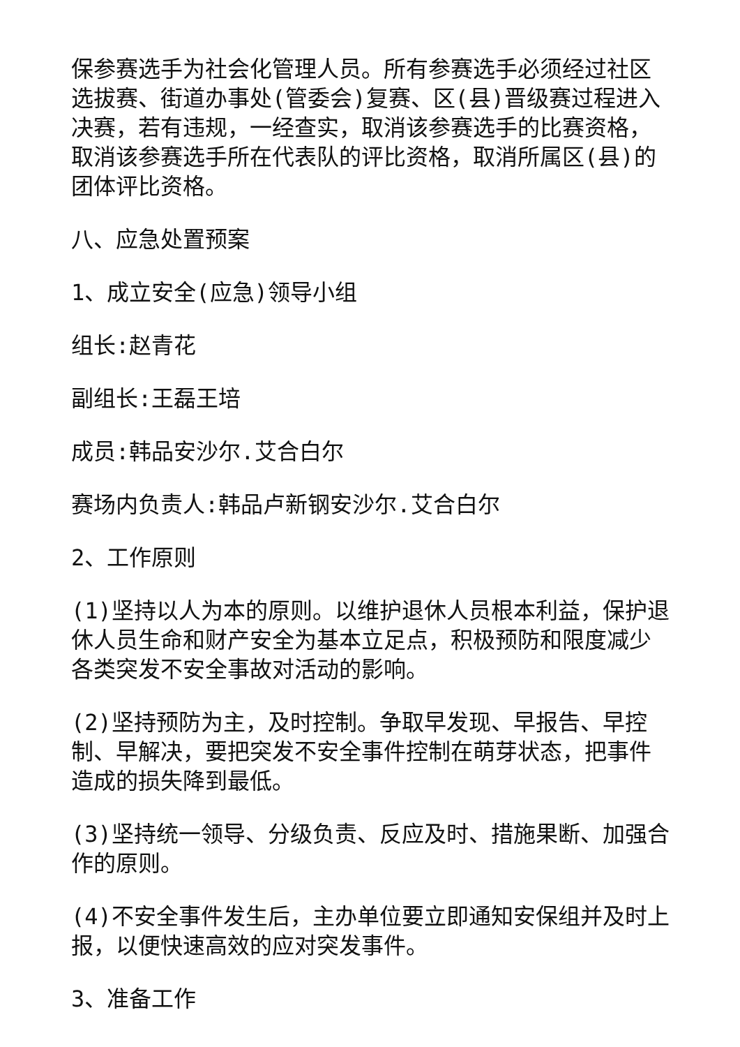保参赛选手为社会化管理人员。所有参赛选手必须经过社区选拔赛、街道办事处(管委会)复赛、区(县)晋级赛过程进入决赛，若有违规，一经查实，取消该参赛选手的比赛资格，取消该参赛选手所在代表队的评比资格，取消所属区(县)的团体评比资格。
八、应急处置预案
1、成立安全(应急)领导小组
组长:赵青花
副组长:王磊王培
成员:韩品安沙尔.艾合白尔
赛场内负责人:韩品卢新钢安沙尔.艾合白尔
2、工作原则
(1)坚持以人为本的原则。以维护退休人员根本利益，保护退休人员生命和财产安全为基本立足点，积极预防和限度减少各类突发不安全事故对活动的影响。
(2)坚持预防为主，及时控制。争取早发现、早报告、早控制、早解决，要把突发不安全事件控制在萌芽状态，把事件造成的损失降到最低。
(3)坚持统一领导、分级负责、反应及时、措施果断、加强合作的原则。
(4)不安全事件发生后，主办单位要立即通知安保组并及时上报，以便快速高效的应对突发事件。
3、准备工作